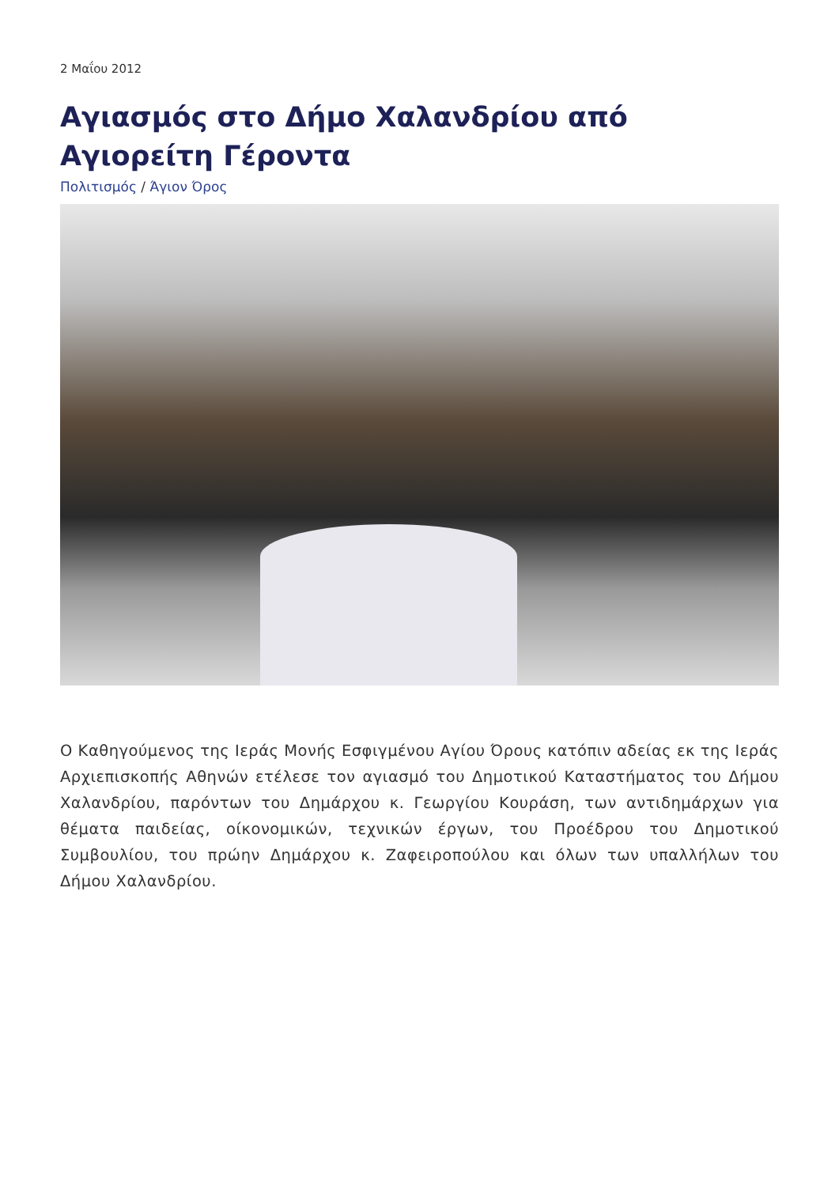2 Μαΐου 2012
Αγιασμός στο Δήμο Χαλανδρίου από Αγιορείτη Γέροντα
Πολιτισμός / Άγιον Όρος
Ο Καθηγούμενος της Ιεράς Μονής Εσφιγμένου Αγίου Όρους κατόπιν αδείας εκ της Ιεράς Αρχιεπισκοπής Αθηνών ετέλεσε τον αγιασμό του Δημοτικού Καταστήματος του Δήμου Χαλανδρίου, παρόντων του Δημάρχου κ. Γεωργίου Κουράση, των αντιδημάρχων για θέματα παιδείας, οίκονομικών, τεχνικών έργων, του Προέδρου του Δημοτικού Συμβουλίου, του πρώην Δημάρχου κ. Ζαφειροπούλου και όλων των υπαλλήλων του Δήμου Χαλανδρίου.